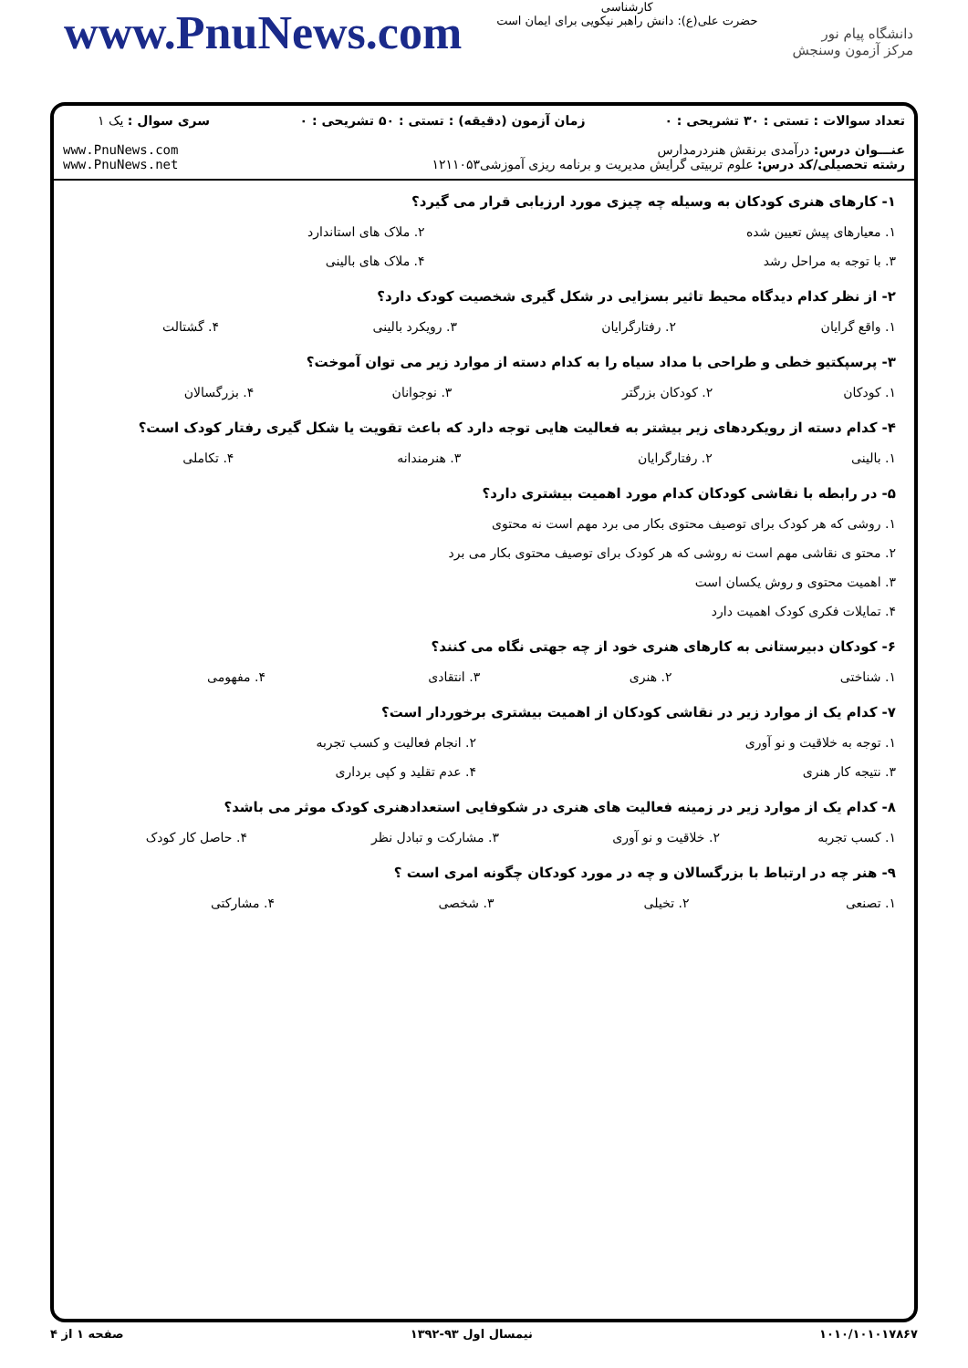www.PnuNews.com
کارشناسی
حضرت علی(ع): دانش راهبر نیکویی برای ایمان است
دانشگاه پیام نور
مرکز آزمون وسنجش
| تعداد سوالات : تستی : ۳۰ تشریحی : ۰ | زمان آزمون (دقیقه) : تستی : ۵۰ تشریحی : ۰ | سری سوال : یک ۱ |
| عنـــوان درس: درآمدی برنقش هنردرمدارس رشته تحصیلی/کد درس: علوم تربیتی گرایش مدیریت و برنامه ریزی آموزشی۱۲۱۱۰۵۳ | | www.PnuNews.com www.PnuNews.net |
۱- کارهای هنری کودکان به وسیله چه چیزی مورد ارزیابی قرار می گیرد؟
| ۱. معیارهای پیش تعیین شده | ۲. ملاک های استاندارد |
| ۳. با توجه به مراحل رشد | ۴. ملاک های بالینی |
۲- از نظر کدام دیدگاه محیط تاثیر بسزایی در شکل گیری شخصیت کودک دارد؟
| ۱. واقع گرایان | ۲. رفتارگرایان | ۳. رویکرد بالینی | ۴. گشتالت |
۳- پرسپکتیو خطی و طراحی با مداد سیاه را به کدام دسته از موارد زیر می توان آموخت؟
| ۱. کودکان | ۲. کودکان بزرگتر | ۳. نوجوانان | ۴. بزرگسالان |
۴- کدام دسته از رویکردهای زیر بیشتر به فعالیت هایی توجه دارد که باعث تقویت یا شکل گیری رفتار کودک است؟
| ۱. بالینی | ۲. رفتارگرایان | ۳. هنرمندانه | ۴. تکاملی |
۵- در رابطه با نقاشی کودکان کدام مورد اهمیت بیشتری دارد؟
| ۱. روشی که هر کودک برای توصیف محتوی بکار می برد مهم است نه محتوی |
| ۲. محتو ی نقاشی مهم است نه روشی که هر کودک برای توصیف محتوی بکار می برد |
| ۳. اهمیت محتوی و روش یکسان است |
| ۴. تمایلات فکری کودک اهمیت دارد |
۶- کودکان دبیرستانی به کارهای هنری خود از چه جهتی نگاه می کنند؟
| ۱. شناختی | ۲. هنری | ۳. انتقادی | ۴. مفهومی |
۷- کدام یک از موارد زیر در نقاشی کودکان از اهمیت بیشتری برخوردار است؟
| ۱. توجه به خلاقیت و نو آوری | ۲. انجام فعالیت و کسب تجربه |
| ۳. نتیجه کار هنری | ۴. عدم تقلید و کپی برداری |
۸- کدام یک از موارد زیر در زمینه فعالیت های هنری در شکوفایی استعدادهنری کودک موثر می باشد؟
| ۱. کسب تجربه | ۲. خلاقیت و نو آوری | ۳. مشارکت و تبادل نظر | ۴. حاصل کار کودک |
۹- هنر چه در ارتباط با بزرگسالان و چه در مورد کودکان چگونه امری است ؟
| ۱. تصنعی | ۲. تخیلی | ۳. شخصی | ۴. مشارکتی |
۱۰۱۰/۱۰۱۰۱۷۸۶۷ نیمسال اول ۹۳-۱۳۹۲ صفحه ۱ از ۴